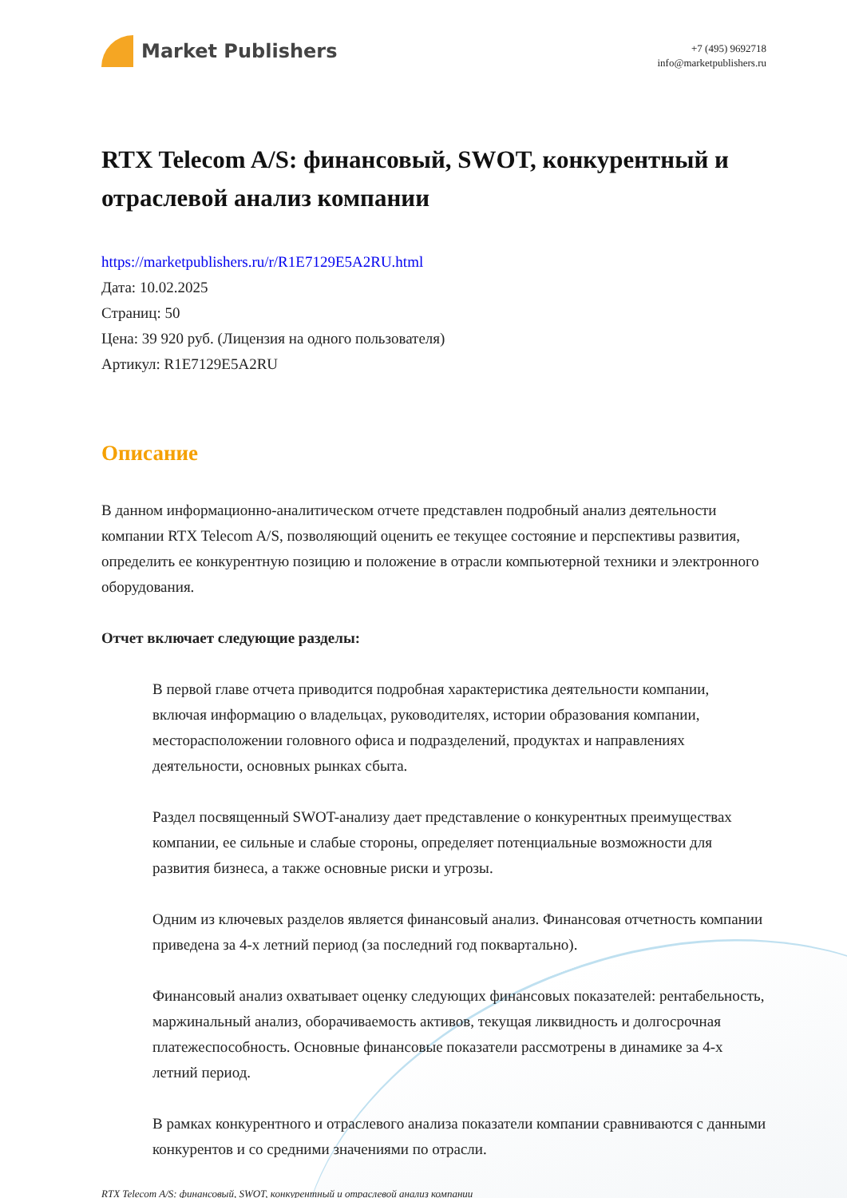Market Publishers
+7 (495) 9692718
info@marketpublishers.ru
RTX Telecom A/S: финансовый, SWOT, конкурентный и отраслевой анализ компании
https://marketpublishers.ru/r/R1E7129E5A2RU.html
Дата: 10.02.2025
Страниц: 50
Цена: 39 920 руб. (Лицензия на одного пользователя)
Артикул: R1E7129E5A2RU
Описание
В данном информационно-аналитическом отчете представлен подробный анализ деятельности компании RTX Telecom A/S, позволяющий оценить ее текущее состояние и перспективы развития, определить ее конкурентную позицию и положение в отрасли компьютерной техники и электронного оборудования.
Отчет включает следующие разделы:
В первой главе отчета приводится подробная характеристика деятельности компании, включая информацию о владельцах, руководителях, истории образования компании, месторасположении головного офиса и подразделений, продуктах и направлениях деятельности, основных рынках сбыта.
Раздел посвященный SWOT-анализу дает представление о конкурентных преимуществах компании, ее сильные и слабые стороны, определяет потенциальные возможности для развития бизнеса, а также основные риски и угрозы.
Одним из ключевых разделов является финансовый анализ. Финансовая отчетность компании приведена за 4-х летний период (за последний год поквартально).
Финансовый анализ охватывает оценку следующих финансовых показателей: рентабельность, маржинальный анализ, оборачиваемость активов, текущая ликвидность и долгосрочная платежеспособность. Основные финансовые показатели рассмотрены в динамике за 4-х летний период.
В рамках конкурентного и отраслевого анализа показатели компании сравниваются с данными конкурентов и со средними значениями по отрасли.
RTX Telecom A/S: финансовый, SWOT, конкурентный и отраслевой анализ компании